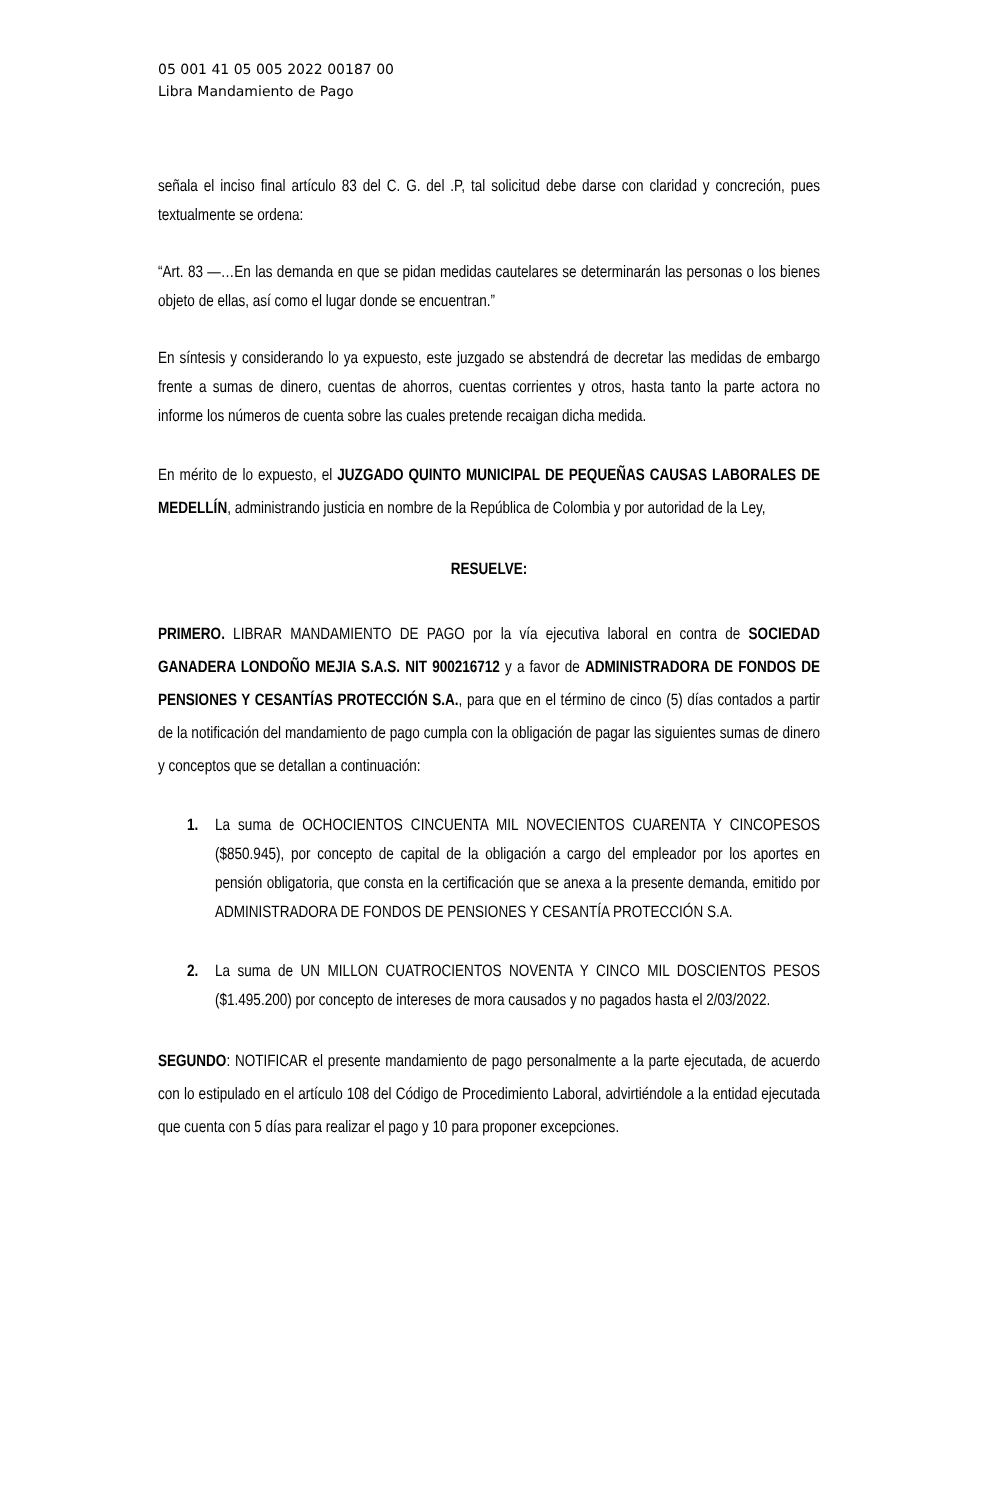05 001 41 05 005 2022 00187 00
Libra Mandamiento de Pago
señala el inciso final artículo 83 del C. G. del .P, tal solicitud debe darse con claridad y concreción, pues textualmente se ordena:
“Art. 83 —…En las demanda en que se pidan medidas cautelares se determinarán las personas o los bienes objeto de ellas, así como el lugar donde se encuentran.”
En síntesis y considerando lo ya expuesto, este juzgado se abstendrá de decretar las medidas de embargo frente a sumas de dinero, cuentas de ahorros, cuentas corrientes y otros, hasta tanto la parte actora no informe los números de cuenta sobre las cuales pretende recaigan dicha medida.
En mérito de lo expuesto, el JUZGADO QUINTO MUNICIPAL DE PEQUEÑAS CAUSAS LABORALES DE MEDELLÍN, administrando justicia en nombre de la República de Colombia y por autoridad de la Ley,
RESUELVE:
PRIMERO. LIBRAR MANDAMIENTO DE PAGO por la vía ejecutiva laboral en contra de SOCIEDAD GANADERA LONDOÑO MEJIA S.A.S. NIT 900216712 y a favor de ADMINISTRADORA DE FONDOS DE PENSIONES Y CESANTÍAS PROTECCIÓN S.A., para que en el término de cinco (5) días contados a partir de la notificación del mandamiento de pago cumpla con la obligación de pagar las siguientes sumas de dinero y conceptos que se detallan a continuación:
1. La suma de OCHOCIENTOS CINCUENTA MIL NOVECIENTOS CUARENTA Y CINCOPESOS ($850.945), por concepto de capital de la obligación a cargo del empleador por los aportes en pensión obligatoria, que consta en la certificación que se anexa a la presente demanda, emitido por ADMINISTRADORA DE FONDOS DE PENSIONES Y CESANTÍA PROTECCIÓN S.A.
2. La suma de UN MILLON CUATROCIENTOS NOVENTA Y CINCO MIL DOSCIENTOS PESOS ($1.495.200) por concepto de intereses de mora causados y no pagados hasta el 2/03/2022.
SEGUNDO: NOTIFICAR el presente mandamiento de pago personalmente a la parte ejecutada, de acuerdo con lo estipulado en el artículo 108 del Código de Procedimiento Laboral, advirtiéndole a la entidad ejecutada que cuenta con 5 días para realizar el pago y 10 para proponer excepciones.